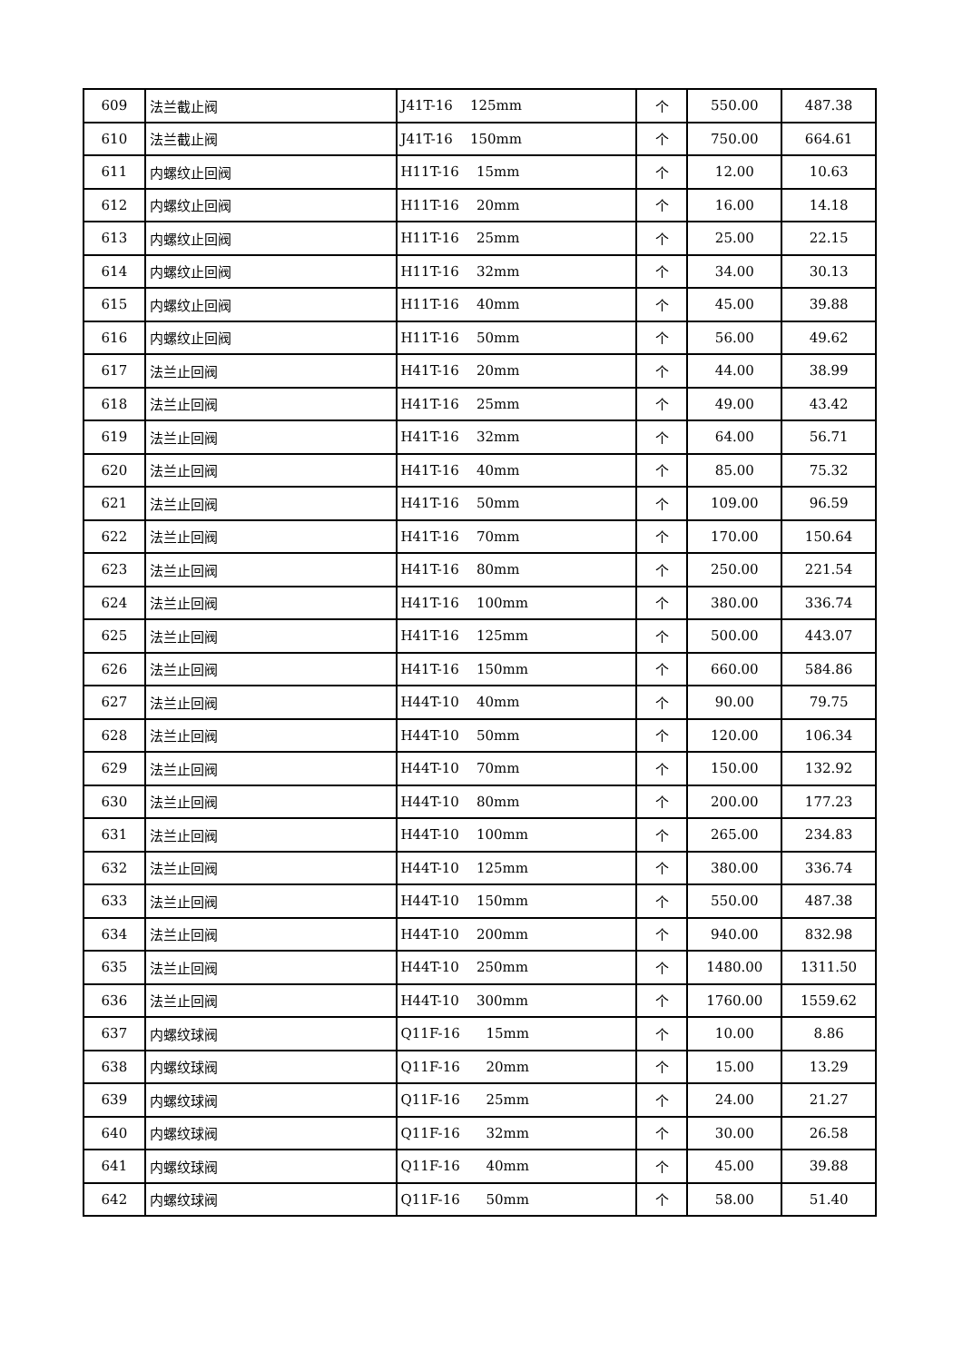| 609 | 法兰截止阀 | J41T-16 125mm | 个 | 550.00 | 487.38 |
| 610 | 法兰截止阀 | J41T-16 150mm | 个 | 750.00 | 664.61 |
| 611 | 内螺纹止回阀 | H11T-16 15mm | 个 | 12.00 | 10.63 |
| 612 | 内螺纹止回阀 | H11T-16 20mm | 个 | 16.00 | 14.18 |
| 613 | 内螺纹止回阀 | H11T-16 25mm | 个 | 25.00 | 22.15 |
| 614 | 内螺纹止回阀 | H11T-16 32mm | 个 | 34.00 | 30.13 |
| 615 | 内螺纹止回阀 | H11T-16 40mm | 个 | 45.00 | 39.88 |
| 616 | 内螺纹止回阀 | H11T-16 50mm | 个 | 56.00 | 49.62 |
| 617 | 法兰止回阀 | H41T-16 20mm | 个 | 44.00 | 38.99 |
| 618 | 法兰止回阀 | H41T-16 25mm | 个 | 49.00 | 43.42 |
| 619 | 法兰止回阀 | H41T-16 32mm | 个 | 64.00 | 56.71 |
| 620 | 法兰止回阀 | H41T-16 40mm | 个 | 85.00 | 75.32 |
| 621 | 法兰止回阀 | H41T-16 50mm | 个 | 109.00 | 96.59 |
| 622 | 法兰止回阀 | H41T-16 70mm | 个 | 170.00 | 150.64 |
| 623 | 法兰止回阀 | H41T-16 80mm | 个 | 250.00 | 221.54 |
| 624 | 法兰止回阀 | H41T-16 100mm | 个 | 380.00 | 336.74 |
| 625 | 法兰止回阀 | H41T-16 125mm | 个 | 500.00 | 443.07 |
| 626 | 法兰止回阀 | H41T-16 150mm | 个 | 660.00 | 584.86 |
| 627 | 法兰止回阀 | H44T-10 40mm | 个 | 90.00 | 79.75 |
| 628 | 法兰止回阀 | H44T-10 50mm | 个 | 120.00 | 106.34 |
| 629 | 法兰止回阀 | H44T-10 70mm | 个 | 150.00 | 132.92 |
| 630 | 法兰止回阀 | H44T-10 80mm | 个 | 200.00 | 177.23 |
| 631 | 法兰止回阀 | H44T-10 100mm | 个 | 265.00 | 234.83 |
| 632 | 法兰止回阀 | H44T-10 125mm | 个 | 380.00 | 336.74 |
| 633 | 法兰止回阀 | H44T-10 150mm | 个 | 550.00 | 487.38 |
| 634 | 法兰止回阀 | H44T-10 200mm | 个 | 940.00 | 832.98 |
| 635 | 法兰止回阀 | H44T-10 250mm | 个 | 1480.00 | 1311.50 |
| 636 | 法兰止回阀 | H44T-10 300mm | 个 | 1760.00 | 1559.62 |
| 637 | 内螺纹球阀 | Q11F-16 15mm | 个 | 10.00 | 8.86 |
| 638 | 内螺纹球阀 | Q11F-16 20mm | 个 | 15.00 | 13.29 |
| 639 | 内螺纹球阀 | Q11F-16 25mm | 个 | 24.00 | 21.27 |
| 640 | 内螺纹球阀 | Q11F-16 32mm | 个 | 30.00 | 26.58 |
| 641 | 内螺纹球阀 | Q11F-16 40mm | 个 | 45.00 | 39.88 |
| 642 | 内螺纹球阀 | Q11F-16 50mm | 个 | 58.00 | 51.40 |